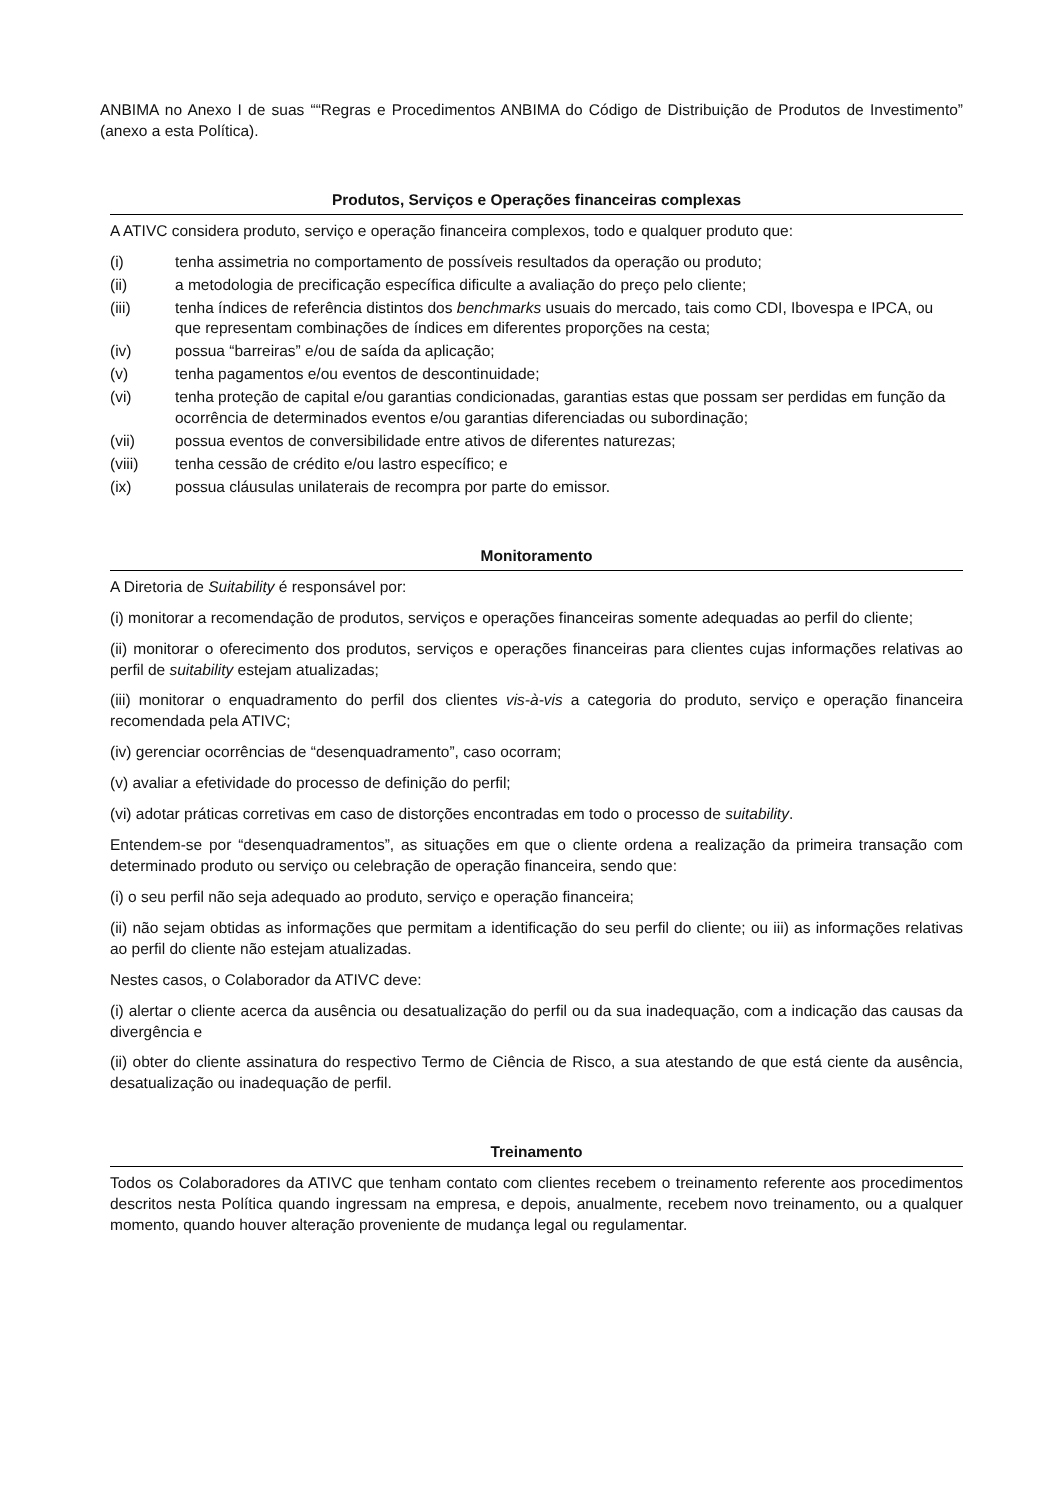ANBIMA no Anexo I de suas ““Regras e Procedimentos ANBIMA do Código de Distribuição de Produtos de Investimento” (anexo a esta Política).
Produtos, Serviços e Operações financeiras complexas
A ATIVC considera produto, serviço e operação financeira complexos, todo e qualquer produto que:
(i) tenha assimetria no comportamento de possíveis resultados da operação ou produto;
(ii) a metodologia de precificação específica dificulte a avaliação do preço pelo cliente;
(iii) tenha índices de referência distintos dos benchmarks usuais do mercado, tais como CDI, Ibovespa e IPCA, ou que representam combinações de índices em diferentes proporções na cesta;
(iv) possua “barreiras” e/ou de saída da aplicação;
(v) tenha pagamentos e/ou eventos de descontinuidade;
(vi) tenha proteção de capital e/ou garantias condicionadas, garantias estas que possam ser perdidas em função da ocorrência de determinados eventos e/ou garantias diferenciadas ou subordinação;
(vii) possua eventos de conversibilidade entre ativos de diferentes naturezas;
(viii) tenha cessão de crédito e/ou lastro específico; e
(ix) possua cláusulas unilaterais de recompra por parte do emissor.
Monitoramento
A Diretoria de Suitability é responsável por:
(i) monitorar a recomendação de produtos, serviços e operações financeiras somente adequadas ao perfil do cliente;
(ii) monitorar o oferecimento dos produtos, serviços e operações financeiras para clientes cujas informações relativas ao perfil de suitability estejam atualizadas;
(iii) monitorar o enquadramento do perfil dos clientes vis-à-vis a categoria do produto, serviço e operação financeira recomendada pela ATIVC;
(iv) gerenciar ocorrências de “desenquadramento”, caso ocorram;
(v) avaliar a efetividade do processo de definição do perfil;
(vi) adotar práticas corretivas em caso de distorções encontradas em todo o processo de suitability.
Entendem-se por “desenquadramentos”, as situações em que o cliente ordena a realização da primeira transação com determinado produto ou serviço ou celebração de operação financeira, sendo que:
(i) o seu perfil não seja adequado ao produto, serviço e operação financeira;
(ii) não sejam obtidas as informações que permitam a identificação do seu perfil do cliente; ou iii) as informações relativas ao perfil do cliente não estejam atualizadas.
Nestes casos, o Colaborador da ATIVC deve:
(i) alertar o cliente acerca da ausência ou desatualização do perfil ou da sua inadequação, com a indicação das causas da divergência e
(ii) obter do cliente assinatura do respectivo Termo de Ciência de Risco, a sua atestando de que está ciente da ausência, desatualização ou inadequação de perfil.
Treinamento
Todos os Colaboradores da ATIVC que tenham contato com clientes recebem o treinamento referente aos procedimentos descritos nesta Política quando ingressam na empresa, e depois, anualmente, recebem novo treinamento, ou a qualquer momento, quando houver alteração proveniente de mudança legal ou regulamentar.